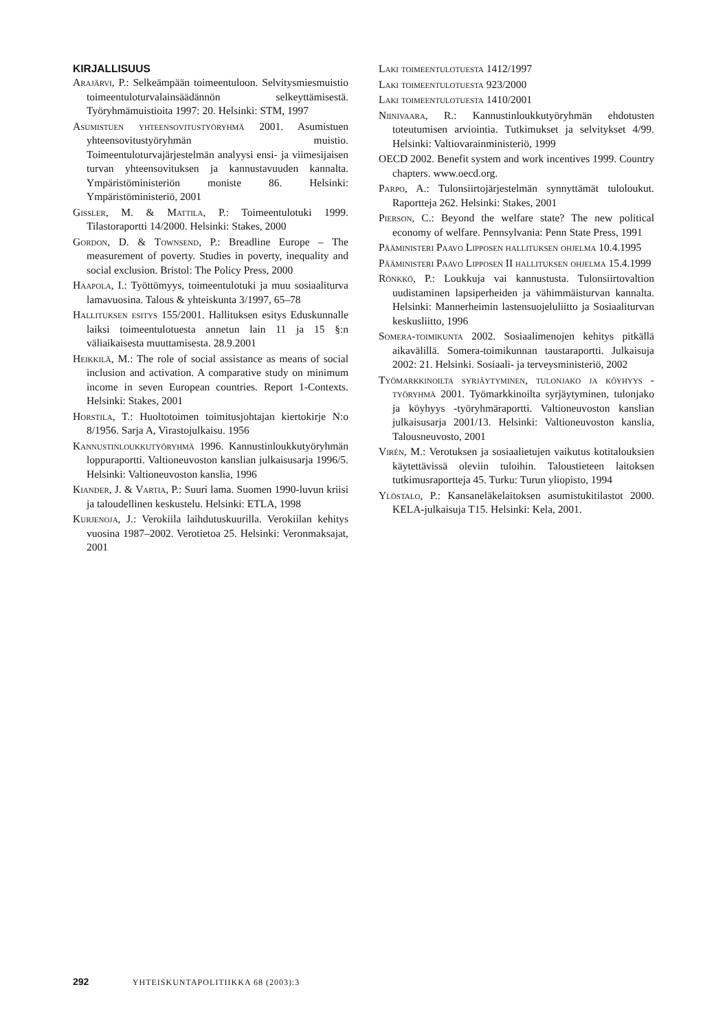KIRJALLISUUS
Arajärvi, P.: Selkeämpään toimeentuloon. Selvitysmiesmuistio toimeentuloturvalainsäädännön selkeyttämisestä. Työryhmämuistioita 1997: 20. Helsinki: STM, 1997
Asumistuen yhteensovitustyöryhmä 2001. Asumistuen yhteensovitustyöryhmän muistio. Toimeentuloturvajärjestelmän analyysi ensi- ja viimesijaisen turvan yhteensovituksen ja kannustavuuden kannalta. Ympäristöministeriön moniste 86. Helsinki: Ympäristöministeriö, 2001
Gissler, M. & Mattila, P.: Toimeentulotuki 1999. Tilastoraportti 14/2000. Helsinki: Stakes, 2000
Gordon, D. & Townsend, P.: Breadline Europe – The measurement of poverty. Studies in poverty, inequality and social exclusion. Bristol: The Policy Press, 2000
Haapola, I.: Työttömyys, toimeentulotuki ja muu sosiaaliturva lamavuosina. Talous & yhteiskunta 3/1997, 65–78
Hallituksen esitys 155/2001. Hallituksen esitys Eduskunnalle laiksi toimeentulotuesta annetun lain 11 ja 15 §:n väliaikaisesta muuttamisesta. 28.9.2001
Heikkilä, M.: The role of social assistance as means of social inclusion and activation. A comparative study on minimum income in seven European countries. Report 1-Contexts. Helsinki: Stakes, 2001
Horstila, T.: Huoltotoimen toimitusjohtajan kiertokirje N:o 8/1956. Sarja A, Virastojulkaisu. 1956
Kannustinloukkutyöryhmä 1996. Kannustinloukkutyöryhmän loppuraportti. Valtioneuvoston kanslian julkaisusarja 1996/5. Helsinki: Valtioneuvoston kanslia, 1996
Kiander, J. & Vartia, P.: Suuri lama. Suomen 1990-luvun kriisi ja taloudellinen keskustelu. Helsinki: ETLA, 1998
Kurjenoja, J.: Verokiila laihdutuskuurilla. Verokiilan kehitys vuosina 1987–2002. Verotietoa 25. Helsinki: Veronmaksajat, 2001
Laki toimeentulotuesta 1412/1997
Laki toimeentulotuesta 923/2000
Laki toimeentulotuesta 1410/2001
Niinivaara, R.: Kannustinloukkutyöryhmän ehdotusten toteutumisen arviointia. Tutkimukset ja selvitykset 4/99. Helsinki: Valtiovarainministeriö, 1999
OECD 2002. Benefit system and work incentives 1999. Country chapters. www.oecd.org.
Parpo, A.: Tulonsiirtojärjestelmän synnyttämät tuloloukut. Raportteja 262. Helsinki: Stakes, 2001
Pierson, C.: Beyond the welfare state? The new political economy of welfare. Pennsylvania: Penn State Press, 1991
Pääministeri Paavo Lipposen hallituksen ohjelma 10.4.1995
Pääministeri Paavo Lipposen II hallituksen ohjelma 15.4.1999
Rönkkö, P.: Loukkuja vai kannustusta. Tulonsiirtovaltion uudistaminen lapsiperheiden ja vähimmäisturvan kannalta. Helsinki: Mannerheimin lastensuojeluliitto ja Sosiaaliturvan keskusliitto, 1996
Somera-toimikunta 2002. Sosiaalimenojen kehitys pitkällä aikavälillä. Somera-toimikunnan taustaraportti. Julkaisuja 2002: 21. Helsinki. Sosiaali- ja terveysministeriö, 2002
Työmarkkinoilta syrjäytyminen, tulonjako ja köyhyys -työryhmä 2001. Työmarkkinoilta syrjäytyminen, tulonjako ja köyhyys -työryhmäraportti. Valtioneuvoston kanslian julkaisusarja 2001/13. Helsinki: Valtioneuvoston kanslia, Talousneuvosto, 2001
Virén, M.: Verotuksen ja sosiaalietujen vaikutus kotitalouksien käytettävissä oleviin tuloihin. Taloustieteen laitoksen tutkimusraportteja 45. Turku: Turun yliopisto, 1994
Ylöstalo, P.: Kansaneläkelaitoksen asumistukitilastot 2000. KELA-julkaisuja T15. Helsinki: Kela, 2001.
292 YHTEISKUNTAPOLITIIKKA 68 (2003):3